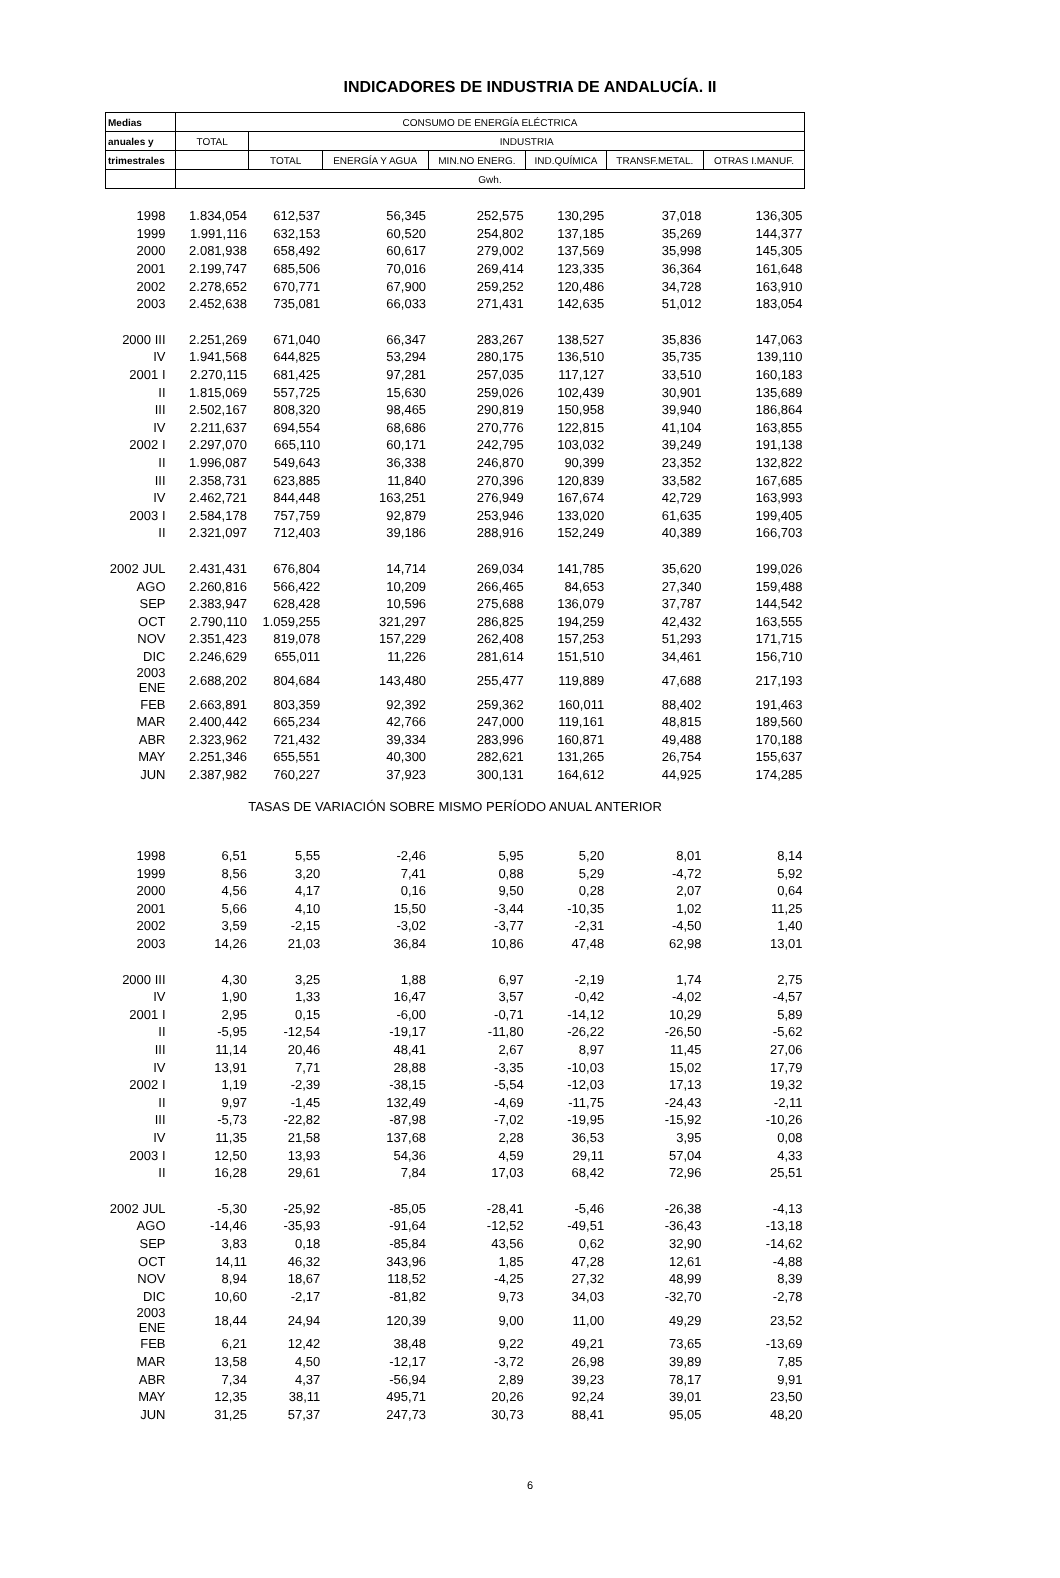INDICADORES DE INDUSTRIA DE ANDALUCÍA. II
| Medias | CONSUMO DE ENERGÍA ELÉCTRICA | | | | | | |
| --- | --- | --- | --- | --- | --- | --- | --- |
| anuales y | TOTAL | INDUSTRIA | | | | | |
| trimestrales | | TOTAL | ENERGÍA Y AGUA | MIN.NO ENERG. | IND.QUÍMICA | TRANSF.METAL. | OTRAS I.MANUF. |
| | Gwh. | | | | | | |
| 1998 | 1.834,054 | 612,537 | 56,345 | 252,575 | 130,295 | 37,018 | 136,305 |
| 1999 | 1.991,116 | 632,153 | 60,520 | 254,802 | 137,185 | 35,269 | 144,377 |
| 2000 | 2.081,938 | 658,492 | 60,617 | 279,002 | 137,569 | 35,998 | 145,305 |
| 2001 | 2.199,747 | 685,506 | 70,016 | 269,414 | 123,335 | 36,364 | 161,648 |
| 2002 | 2.278,652 | 670,771 | 67,900 | 259,252 | 120,486 | 34,728 | 163,910 |
| 2003 | 2.452,638 | 735,081 | 66,033 | 271,431 | 142,635 | 51,012 | 183,054 |
| 2000 III | 2.251,269 | 671,040 | 66,347 | 283,267 | 138,527 | 35,836 | 147,063 |
| IV | 1.941,568 | 644,825 | 53,294 | 280,175 | 136,510 | 35,735 | 139,110 |
| 2001 I | 2.270,115 | 681,425 | 97,281 | 257,035 | 117,127 | 33,510 | 160,183 |
| II | 1.815,069 | 557,725 | 15,630 | 259,026 | 102,439 | 30,901 | 135,689 |
| III | 2.502,167 | 808,320 | 98,465 | 290,819 | 150,958 | 39,940 | 186,864 |
| IV | 2.211,637 | 694,554 | 68,686 | 270,776 | 122,815 | 41,104 | 163,855 |
| 2002 I | 2.297,070 | 665,110 | 60,171 | 242,795 | 103,032 | 39,249 | 191,138 |
| II | 1.996,087 | 549,643 | 36,338 | 246,870 | 90,399 | 23,352 | 132,822 |
| III | 2.358,731 | 623,885 | 11,840 | 270,396 | 120,839 | 33,582 | 167,685 |
| IV | 2.462,721 | 844,448 | 163,251 | 276,949 | 167,674 | 42,729 | 163,993 |
| 2003 I | 2.584,178 | 757,759 | 92,879 | 253,946 | 133,020 | 61,635 | 199,405 |
| II | 2.321,097 | 712,403 | 39,186 | 288,916 | 152,249 | 40,389 | 166,703 |
| 2002 JUL | 2.431,431 | 676,804 | 14,714 | 269,034 | 141,785 | 35,620 | 199,026 |
| AGO | 2.260,816 | 566,422 | 10,209 | 266,465 | 84,653 | 27,340 | 159,488 |
| SEP | 2.383,947 | 628,428 | 10,596 | 275,688 | 136,079 | 37,787 | 144,542 |
| OCT | 2.790,110 | 1.059,255 | 321,297 | 286,825 | 194,259 | 42,432 | 163,555 |
| NOV | 2.351,423 | 819,078 | 157,229 | 262,408 | 157,253 | 51,293 | 171,715 |
| DIC | 2.246,629 | 655,011 | 11,226 | 281,614 | 151,510 | 34,461 | 156,710 |
| 2003 ENE | 2.688,202 | 804,684 | 143,480 | 255,477 | 119,889 | 47,688 | 217,193 |
| FEB | 2.663,891 | 803,359 | 92,392 | 259,362 | 160,011 | 88,402 | 191,463 |
| MAR | 2.400,442 | 665,234 | 42,766 | 247,000 | 119,161 | 48,815 | 189,560 |
| ABR | 2.323,962 | 721,432 | 39,334 | 283,996 | 160,871 | 49,488 | 170,188 |
| MAY | 2.251,346 | 655,551 | 40,300 | 282,621 | 131,265 | 26,754 | 155,637 |
| JUN | 2.387,982 | 760,227 | 37,923 | 300,131 | 164,612 | 44,925 | 174,285 |
| TASAS DE VARIACIÓN SOBRE MISMO PERÍODO ANUAL ANTERIOR | | | | | | | |
| 1998 | 6,51 | 5,55 | -2,46 | 5,95 | 5,20 | 8,01 | 8,14 |
| 1999 | 8,56 | 3,20 | 7,41 | 0,88 | 5,29 | -4,72 | 5,92 |
| 2000 | 4,56 | 4,17 | 0,16 | 9,50 | 0,28 | 2,07 | 0,64 |
| 2001 | 5,66 | 4,10 | 15,50 | -3,44 | -10,35 | 1,02 | 11,25 |
| 2002 | 3,59 | -2,15 | -3,02 | -3,77 | -2,31 | -4,50 | 1,40 |
| 2003 | 14,26 | 21,03 | 36,84 | 10,86 | 47,48 | 62,98 | 13,01 |
| 2000 III | 4,30 | 3,25 | 1,88 | 6,97 | -2,19 | 1,74 | 2,75 |
| IV | 1,90 | 1,33 | 16,47 | 3,57 | -0,42 | -4,02 | -4,57 |
| 2001 I | 2,95 | 0,15 | -6,00 | -0,71 | -14,12 | 10,29 | 5,89 |
| II | -5,95 | -12,54 | -19,17 | -11,80 | -26,22 | -26,50 | -5,62 |
| III | 11,14 | 20,46 | 48,41 | 2,67 | 8,97 | 11,45 | 27,06 |
| IV | 13,91 | 7,71 | 28,88 | -3,35 | -10,03 | 15,02 | 17,79 |
| 2002 I | 1,19 | -2,39 | -38,15 | -5,54 | -12,03 | 17,13 | 19,32 |
| II | 9,97 | -1,45 | 132,49 | -4,69 | -11,75 | -24,43 | -2,11 |
| III | -5,73 | -22,82 | -87,98 | -7,02 | -19,95 | -15,92 | -10,26 |
| IV | 11,35 | 21,58 | 137,68 | 2,28 | 36,53 | 3,95 | 0,08 |
| 2003 I | 12,50 | 13,93 | 54,36 | 4,59 | 29,11 | 57,04 | 4,33 |
| II | 16,28 | 29,61 | 7,84 | 17,03 | 68,42 | 72,96 | 25,51 |
| 2002 JUL | -5,30 | -25,92 | -85,05 | -28,41 | -5,46 | -26,38 | -4,13 |
| AGO | -14,46 | -35,93 | -91,64 | -12,52 | -49,51 | -36,43 | -13,18 |
| SEP | 3,83 | 0,18 | -85,84 | 43,56 | 0,62 | 32,90 | -14,62 |
| OCT | 14,11 | 46,32 | 343,96 | 1,85 | 47,28 | 12,61 | -4,88 |
| NOV | 8,94 | 18,67 | 118,52 | -4,25 | 27,32 | 48,99 | 8,39 |
| DIC | 10,60 | -2,17 | -81,82 | 9,73 | 34,03 | -32,70 | -2,78 |
| 2003 ENE | 18,44 | 24,94 | 120,39 | 9,00 | 11,00 | 49,29 | 23,52 |
| FEB | 6,21 | 12,42 | 38,48 | 9,22 | 49,21 | 73,65 | -13,69 |
| MAR | 13,58 | 4,50 | -12,17 | -3,72 | 26,98 | 39,89 | 7,85 |
| ABR | 7,34 | 4,37 | -56,94 | 2,89 | 39,23 | 78,17 | 9,91 |
| MAY | 12,35 | 38,11 | 495,71 | 20,26 | 92,24 | 39,01 | 23,50 |
| JUN | 31,25 | 57,37 | 247,73 | 30,73 | 88,41 | 95,05 | 48,20 |
6